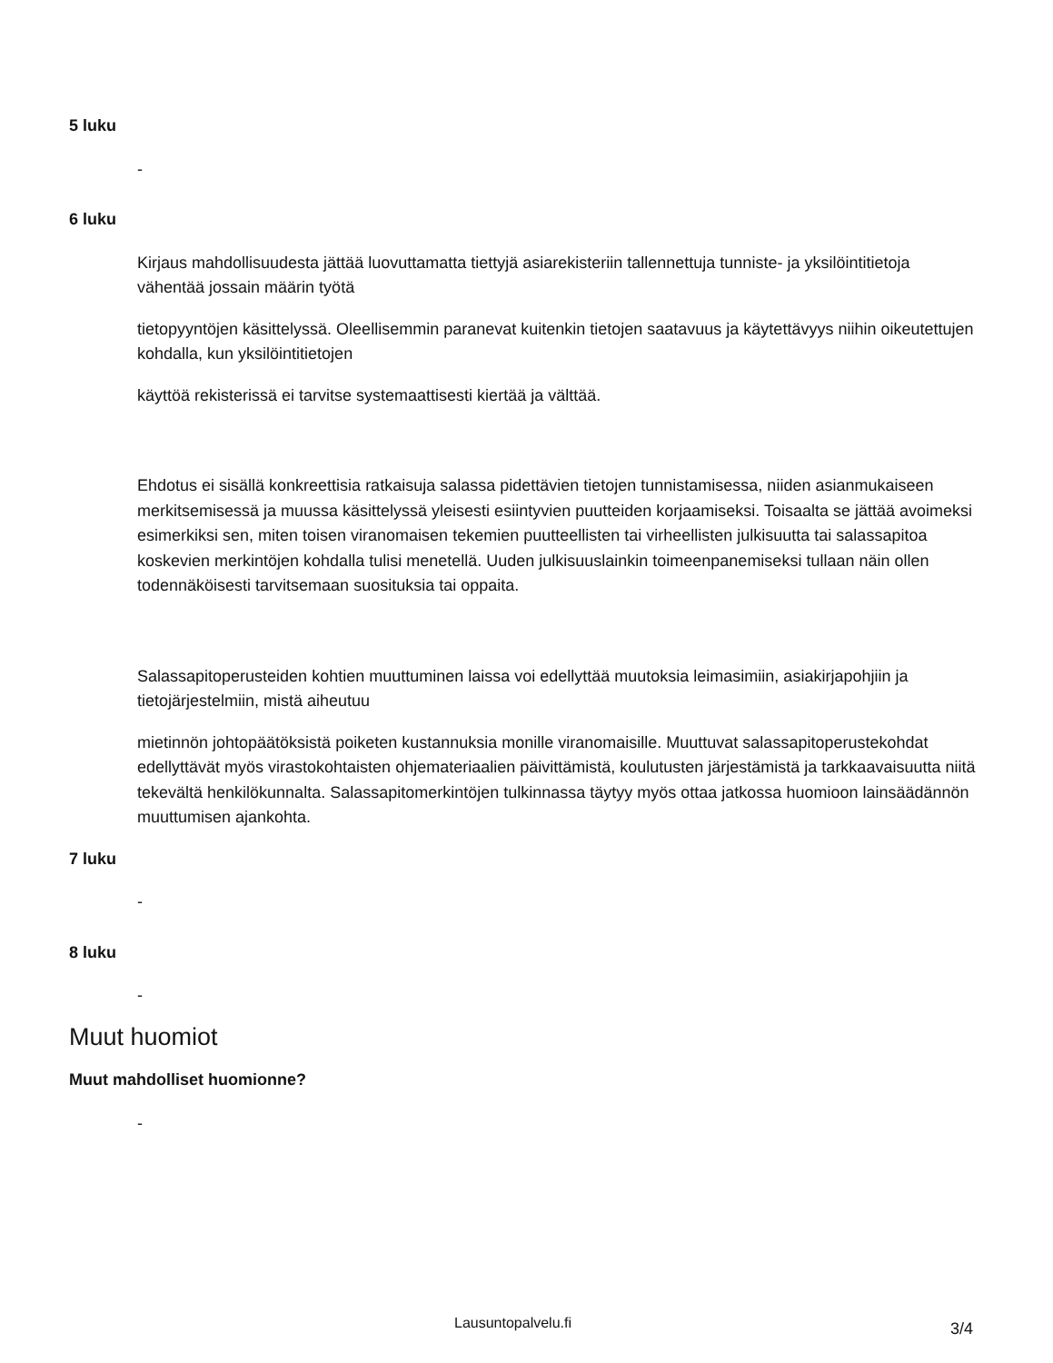5 luku
-
6 luku
Kirjaus mahdollisuudesta jättää luovuttamatta tiettyjä asiarekisteriin tallennettuja tunniste- ja yksilöintitietoja vähentää jossain määrin työtä
tietopyyntöjen käsittelyssä. Oleellisemmin paranevat kuitenkin tietojen saatavuus ja käytettävyys niihin oikeutettujen kohdalla, kun yksilöintitietojen
käyttöä rekisterissä ei tarvitse systemaattisesti kiertää ja välttää.
Ehdotus ei sisällä konkreettisia ratkaisuja salassa pidettävien tietojen tunnistamisessa, niiden asianmukaiseen merkitsemisessä ja muussa käsittelyssä yleisesti esiintyvien puutteiden korjaamiseksi. Toisaalta se jättää avoimeksi esimerkiksi sen, miten toisen viranomaisen tekemien puutteellisten tai virheellisten julkisuutta tai salassapitoa koskevien merkintöjen kohdalla tulisi menetellä. Uuden julkisuuslainkin toimeenpanemiseksi tullaan näin ollen todennäköisesti tarvitsemaan suosituksia tai oppaita.
Salassapitoperusteiden kohtien muuttuminen laissa voi edellyttää muutoksia leimasimiin, asiakirjapohjiin ja tietojärjestelmiin, mistä aiheutuu
mietinnön johtopäätöksistä poiketen kustannuksia monille viranomaisille. Muuttuvat salassapitoperustekohdat edellyttävät myös virastokohtaisten ohjemateriaalien päivittämistä, koulutusten järjestämistä ja tarkkaavaisuutta niitä tekevältä henkilökunnalta. Salassapitomerkintöjen tulkinnassa täytyy myös ottaa jatkossa huomioon lainsäädännön muuttumisen ajankohta.
7 luku
-
8 luku
-
Muut huomiot
Muut mahdolliset huomionne?
-
Lausuntopalvelu.fi 3/4